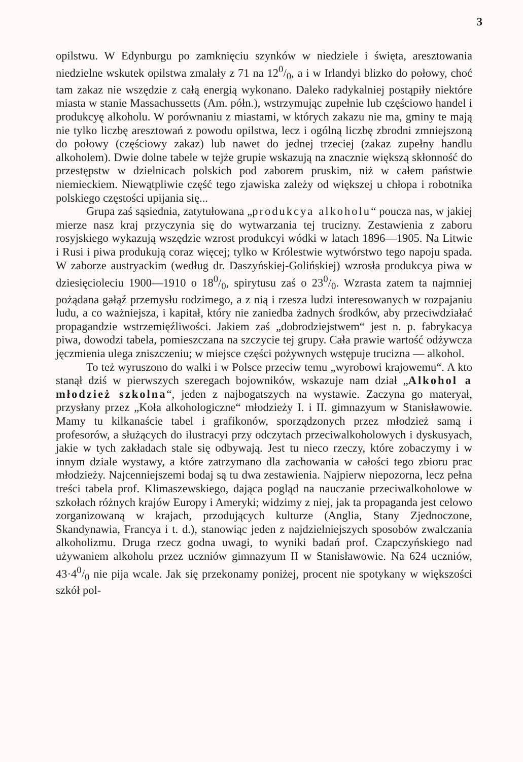3
opilstwu. W Edynburgu po zamknięciu szynków w niedziele i święta, aresztowania niedzielne wskutek opilstwa zmalały z 71 na 120/0, a i w Irlandyi blizko do połowy, choć tam zakaz nie wszędzie z całą energią wykonano. Daleko radykalniej postąpiły niektóre miasta w stanie Massachussetts (Am. półn.), wstrzymując zupełnie lub częściowo handel i produkcyę alkoholu. W porównaniu z miastami, w których zakazu nie ma, gminy te mają nie tylko liczbę aresztowań z powodu opilstwa, lecz i ogólną liczbę zbrodni zmniejszoną do połowy (częściowy zakaz) lub nawet do jednej trzeciej (zakaz zupełny handlu alkoholem). Dwie dolne tabele w tejże grupie wskazują na znacznie większą skłonność do przestępstw w dzielnicach polskich pod zaborem pruskim, niż w całem państwie niemieckiem. Niewątpliwie część tego zjawiska zależy od większej u chłopa i robotnika polskiego częstości upijania się...
Grupa zaś sąsiednia, zatytułowana „produkcya alkoholu“ poucza nas, w jakiej mierze nasz kraj przyczynia się do wytwarzania tej trucizny. Zestawienia z zaboru rosyjskiego wykazują wszędzie wzrost produkcyi wódki w latach 1896—1905. Na Litwie i Rusi i piwa produkują coraz więcej; tylko w Królestwie wytwórstwo tego napoju spada. W zaborze austryackim (według dr. Daszyńskiej-Golińskiej) wzrosła produkcya piwa w dziesięcioleciu 1900—1910 o 180/0, spirytusu zaś o 230/0. Wzrasta zatem ta najmniej pożądana gałąź przemysłu rodzimego, a z nią i rzesza ludzi interesowanych w rozpajaniu ludu, a co ważniejsza, i kapitał, który nie zaniedba żadnych środków, aby przeciwdziałać propagandzie wstrzemięźliwości. Jakiem zaś „dobrodziejstwem“ jest n. p. fabrykacya piwa, dowodzi tabela, pomieszczana na szczycie tej grupy. Cała prawie wartość odżywcza jęczmienia ulega zniszczeniu; w miejsce części pożywnych wstępuje trucizna — alkohol.
To też wyruszono do walki i w Polsce przeciw temu „wyrobowi krajowemu“. A kto stanął dziś w pierwszych szeregach bojowników, wskazuje nam dział „Alkohol a młodzież szkolna“, jeden z najbogatszych na wystawie. Zaczyna go materyał, przysłany przez „Koła alkohologiczne“ młodzieży I. i II. gimnazyum w Stanisławowie. Mamy tu kilkanaście tabel i grafikonów, sporządzonych przez młodzież samą i profesorów, a służących do ilustracyi przy odczytach przeciwalkoholowych i dyskusyach, jakie w tych zakładach stale się odbywają. Jest tu nieco rzeczy, które zobaczymy i w innym dziale wystawy, a które zatrzymano dla zachowania w całości tego zbioru prac młodzieży. Najcenniejszemi bodaj są tu dwa zestawienia. Najpierw niepozorna, lecz pełna treści tabela prof. Klimaszewskiego, dająca pogląd na nauczanie przeciwalkoholowe w szkołach różnych krajów Europy i Ameryki; widzimy z niej, jak ta propaganda jest celowo zorganizowaną w krajach, przodujących kulturze (Anglia, Stany Zjednoczone, Skandynawia, Francya i t. d.), stanowiąc jeden z najdzielniejszych sposobów zwalczania alkoholizmu. Druga rzecz godna uwagi, to wyniki badań prof. Czapczyńskiego nad używaniem alkoholu przez uczniów gimnazyum II w Stanisławowie. Na 624 uczniów, 43·40/0 nie pija wcale. Jak się przekonamy poniżej, procent nie spotykany w większości szkół pol-